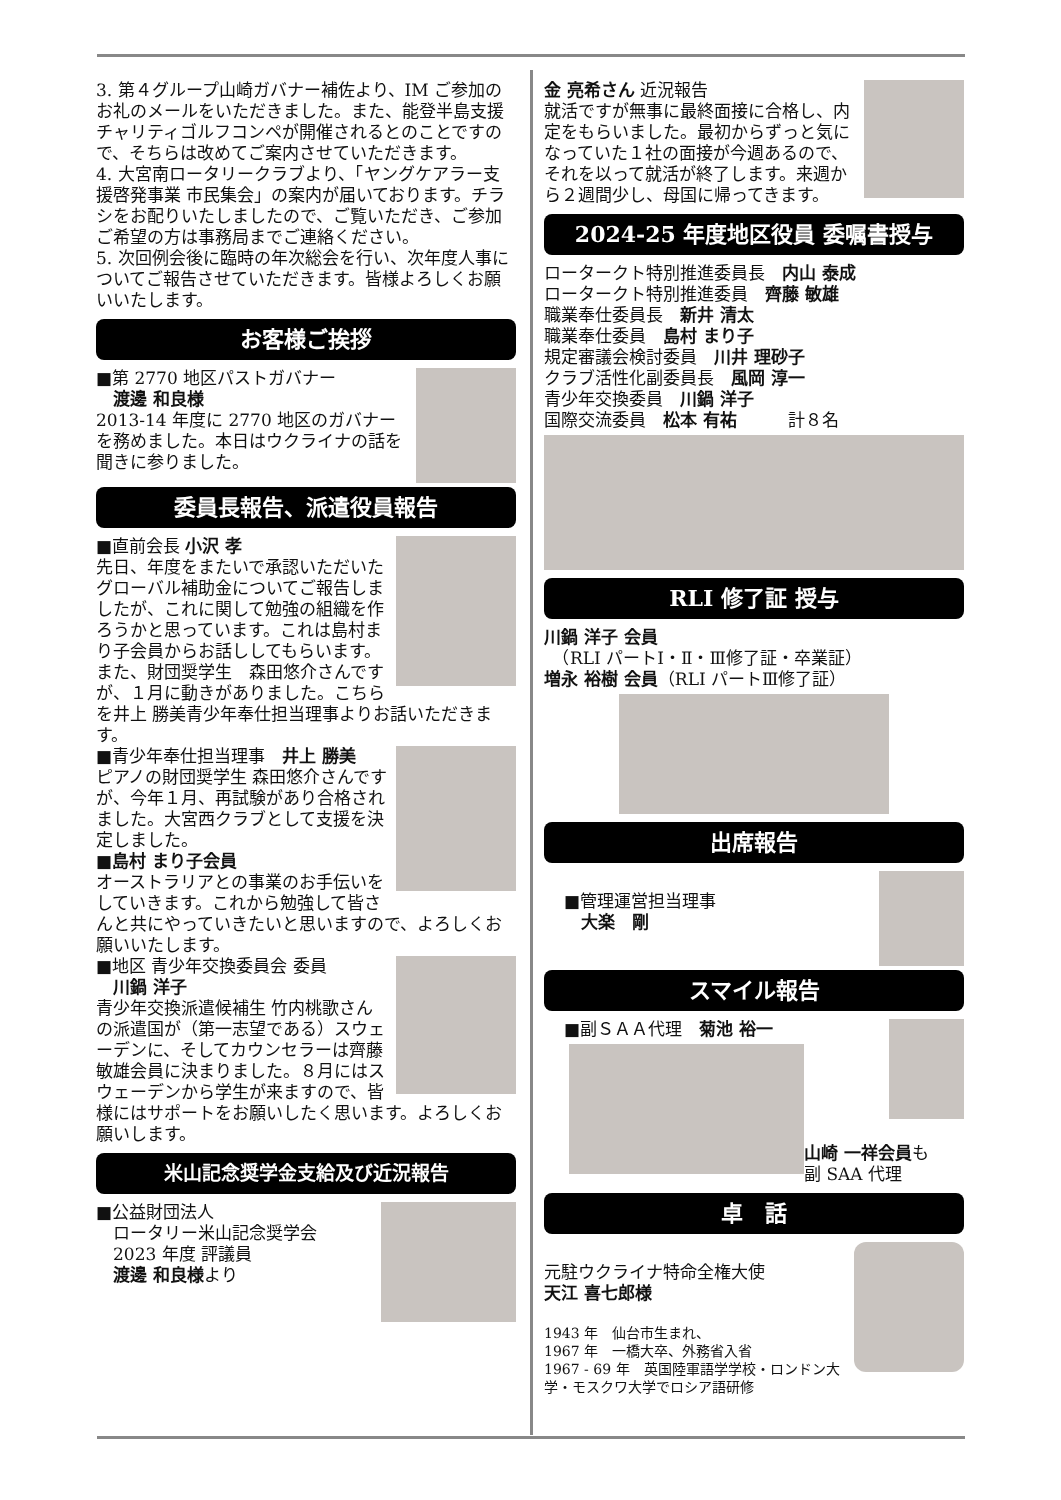3. 第４グループ山崎ガバナー補佐より、IM ご参加のお礼のメールをいただきました。また、能登半島支援チャリティゴルフコンペが開催されるとのことですので、そちらは改めてご案内させていただきます。
4. 大宮南ロータリークラブより、「ヤングケアラー支援啓発事業 市民集会」の案内が届いております。チラシをお配りいたしましたので、ご覧いただき、ご参加ご希望の方は事務局までご連絡ください。
5. 次回例会後に臨時の年次総会を行い、次年度人事についてご報告させていただきます。皆様よろしくお願いいたします。
お客様ご挨拶
■第 2770 地区パストガバナー
　渡邊 和良様
2013-14 年度に 2770 地区のガバナーを務めました。本日はウクライナの話を聞きに参りました。
委員長報告、派遣役員報告
■直前会長 小沢 孝
先日、年度をまたいで承認いただいたグローバル補助金についてご報告しましたが、これに関して勉強の組織を作ろうかと思っています。これは島村まり子会員からお話ししてもらいます。
また、財団奨学生　森田悠介さんですが、１月に動きがありました。こちらを井上 勝美青少年奉仕担当理事よりお話いただきます。
■青少年奉仕担当理事　井上 勝美
ピアノの財団奨学生 森田悠介さんですが、今年１月、再試験があり合格されました。大宮西クラブとして支援を決定しました。
■島村 まり子会員
オーストラリアとの事業のお手伝いをしていきます。これから勉強して皆さんと共にやっていきたいと思いますので、よろしくお願いいたします。
■地区 青少年交換委員会 委員
　川鍋 洋子
青少年交換派遣候補生 竹内桃歌さんの派遣国が（第一志望である）スウェーデンに、そしてカウンセラーは齊藤敏雄会員に決まりました。８月にはスウェーデンから学生が来ますので、皆様にはサポートをお願いしたく思います。よろしくお願いします。
米山記念奨学金支給及び近況報告
■公益財団法人
　ロータリー米山記念奨学会
　2023 年度 評議員
　渡邊 和良様より
金 亮希さん 近況報告
就活ですが無事に最終面接に合格し、内定をもらいました。最初からずっと気になっていた１社の面接が今週あるので、それを以って就活が終了します。来週から２週間少し、母国に帰ってきます。
2024-25 年度地区役員 委嘱書授与
ロータークト特別推進委員長　内山 泰成
ロータークト特別推進委員　齊藤 敏雄
職業奉仕委員長　新井 清太
職業奉仕委員　島村 まり子
規定審議会検討委員　川井 理砂子
クラブ活性化副委員長　風岡 淳一
青少年交換委員　川鍋 洋子
国際交流委員　松本 有祐　　　計８名
RLI 修了証 授与
川鍋 洋子 会員
　（RLI パートⅠ・Ⅱ・Ⅲ修了証・卒業証）
増永 裕樹 会員（RLI パートⅢ修了証）
出席報告
■管理運営担当理事
　大楽　剛
スマイル報告
■副ＳＡＡ代理　菊池 裕一
山崎 一祥会員も
副 SAA 代理
卓　話
元駐ウクライナ特命全権大使
天江 喜七郎様
1943 年　仙台市生まれ、
1967 年　一橋大卒、外務省入省
1967 - 69 年　英国陸軍語学学校・ロンドン大学・モスクワ大学でロシア語研修